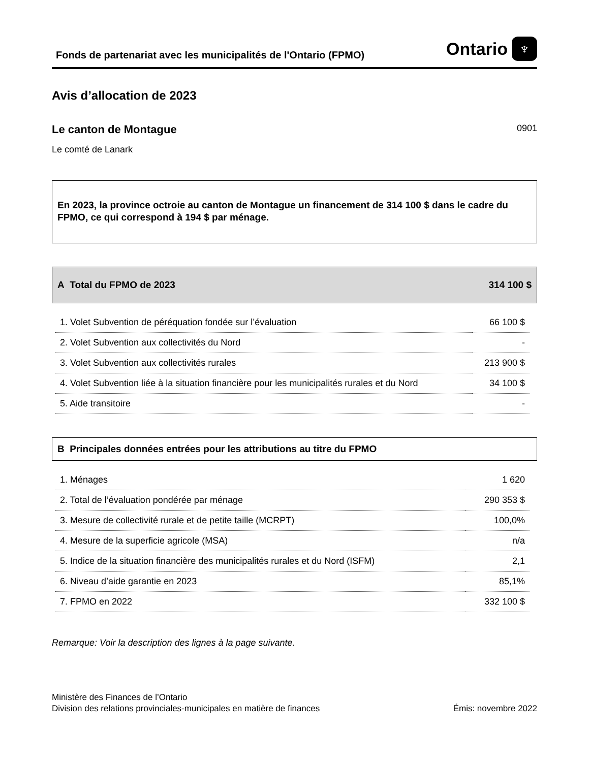Fonds de partenariat avec les municipalités de l'Ontario (FPMO)
Ontario ♆
Avis d’allocation de 2023
Le canton de Montague
0901
Le comté de Lanark
En 2023, la province octroie au canton de Montague un financement de 314 100 $ dans le cadre du FPMO, ce qui correspond à 194 $ par ménage.
A Total du FPMO de 2023 314 100 $
| 1. Volet Subvention de péréquation fondée sur l’évaluation | 66 100 $ |
| 2. Volet Subvention aux collectivités du Nord | - |
| 3. Volet Subvention aux collectivités rurales | 213 900 $ |
| 4. Volet Subvention liée à la situation financière pour les municipalités rurales et du Nord | 34 100 $ |
| 5. Aide transitoire | - |
B Principales données entrées pour les attributions au titre du FPMO
| 1. Ménages | 1 620 |
| 2. Total de l’évaluation pondérée par ménage | 290 353 $ |
| 3. Mesure de collectivité rurale et de petite taille (MCRPT) | 100,0% |
| 4. Mesure de la superficie agricole (MSA) | n/a |
| 5. Indice de la situation financière des municipalités rurales et du Nord (ISFM) | 2,1 |
| 6. Niveau d’aide garantie en 2023 | 85,1% |
| 7. FPMO en 2022 | 332 100 $ |
Remarque: Voir la description des lignes à la page suivante.
Ministère des Finances de l’Ontario
Division des relations provinciales-municipales en matière de finances
Émis: novembre 2022